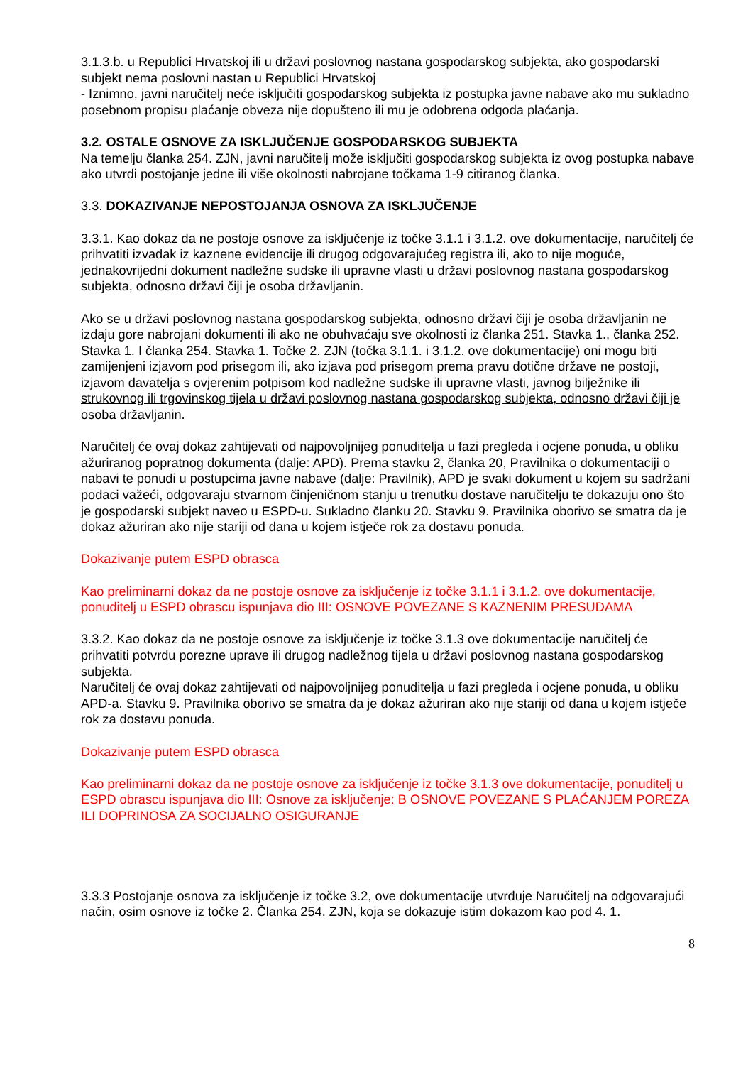3.1.3.b. u Republici Hrvatskoj ili u državi poslovnog nastana gospodarskog subjekta, ako gospodarski subjekt nema poslovni nastan u Republici Hrvatskoj
- Iznimno, javni naručitelj neće isključiti gospodarskog subjekta iz postupka javne nabave ako mu sukladno posebnom propisu plaćanje obveza nije dopušteno ili mu je odobrena odgoda plaćanja.
3.2. OSTALE OSNOVE ZA ISKLJUČENJE GOSPODARSKOG SUBJEKTA
Na temelju članka 254. ZJN, javni naručitelj može isključiti gospodarskog subjekta iz ovog postupka nabave ako utvrdi postojanje jedne ili više okolnosti nabrojane točkama 1-9 citiranog članka.
3.3. DOKAZIVANJE NEPOSTOJANJA OSNOVA ZA ISKLJUČENJE
3.3.1. Kao dokaz da ne postoje osnove za isključenje iz točke 3.1.1 i 3.1.2. ove dokumentacije, naručitelj će prihvatiti izvadak iz kaznene evidencije ili drugog odgovarajućeg registra ili, ako to nije moguće, jednakovrijedni dokument nadležne sudske ili upravne vlasti u državi poslovnog nastana gospodarskog subjekta, odnosno državi čiji je osoba državljanin.
Ako se u državi poslovnog nastana gospodarskog subjekta, odnosno državi čiji je osoba državljanin ne izdaju gore nabrojani dokumenti ili ako ne obuhvaćaju sve okolnosti iz članka 251. Stavka 1., članka 252. Stavka 1. I članka 254. Stavka 1. Točke 2. ZJN (točka 3.1.1. i 3.1.2. ove dokumentacije) oni mogu biti zamijenjeni izjavom pod prisegom ili, ako izjava pod prisegom prema pravu dotične države ne postoji, izjavom davatelja s ovjerenim potpisom kod nadležne sudske ili upravne vlasti, javnog bilježnike ili strukovnog ili trgovinskog tijela u državi poslovnog nastana gospodarskog subjekta, odnosno državi čiji je osoba državljanin.
Naručitelj će ovaj dokaz zahtijevati od najpovoljnijeg ponuditelja u fazi pregleda i ocjene ponuda, u obliku ažuriranog popratnog dokumenta (dalje: APD). Prema stavku 2, članka 20, Pravilnika o dokumentaciji o nabavi te ponudi u postupcima javne nabave (dalje: Pravilnik), APD je svaki dokument u kojem su sadržani podaci važeći, odgovaraju stvarnom činjeničnom stanju u trenutku dostave naručitelju te dokazuju ono što je gospodarski subjekt naveo u ESPD-u. Sukladno članku 20. Stavku 9. Pravilnika oborivo se smatra da je dokaz ažuriran ako nije stariji od dana u kojem istječe rok za dostavu ponuda.
Dokazivanje putem ESPD obrasca
Kao preliminarni dokaz da ne postoje osnove za isključenje iz točke 3.1.1 i 3.1.2. ove dokumentacije, ponuditelj u ESPD obrascu ispunjava dio III: OSNOVE POVEZANE S KAZNENIM PRESUDAMA
3.3.2. Kao dokaz da ne postoje osnove za isključenje iz točke 3.1.3 ove dokumentacije naručitelj će prihvatiti potvrdu porezne uprave ili drugog nadležnog tijela u državi poslovnog nastana gospodarskog subjekta.
Naručitelj će ovaj dokaz zahtijevati od najpovoljnijeg ponuditelja u fazi pregleda i ocjene ponuda, u obliku APD-a. Stavku 9. Pravilnika oborivo se smatra da je dokaz ažuriran ako nije stariji od dana u kojem istječe rok za dostavu ponuda.
Dokazivanje putem ESPD obrasca
Kao preliminarni dokaz da ne postoje osnove za isključenje iz točke 3.1.3 ove dokumentacije, ponuditelj u ESPD obrascu ispunjava dio III: Osnove za isključenje: B OSNOVE POVEZANE S PLAĆANJEM POREZA ILI DOPRINOSA ZA SOCIJALNO OSIGURANJE
3.3.3 Postojanje osnova za isključenje iz točke 3.2, ove dokumentacije utvrđuje Naručitelj na odgovarajući način, osim osnove iz točke 2. Članka 254. ZJN, koja se dokazuje istim dokazom kao pod 4. 1.
8